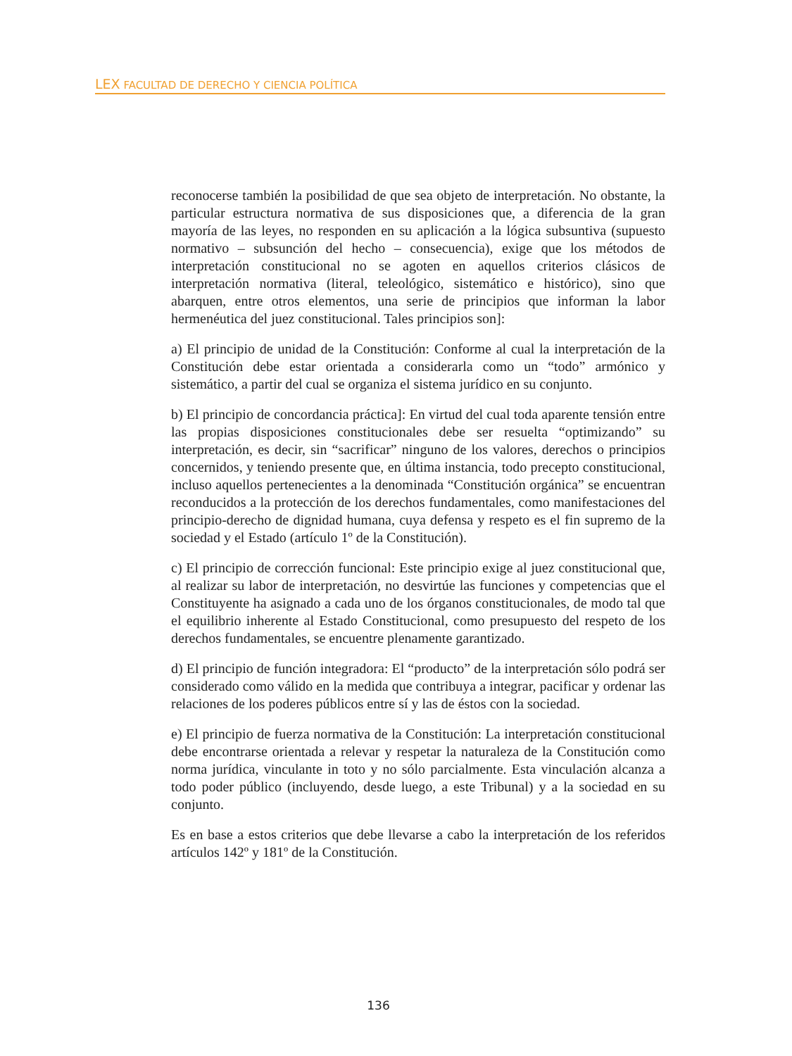LEX FACULTAD DE DERECHO Y CIENCIA POLÍTICA
reconocerse también la posibilidad de que sea objeto de interpretación. No obstante, la particular estructura normativa de sus disposiciones que, a diferencia de la gran mayoría de las leyes, no responden en su aplicación a la lógica subsuntiva (supuesto normativo – subsunción del hecho – consecuencia), exige que los métodos de interpretación constitucional no se agoten en aquellos criterios clásicos de interpretación normativa (literal, teleológico, sistemático e histórico), sino que abarquen, entre otros elementos, una serie de principios que informan la labor hermenéutica del juez constitucional. Tales principios son]:
a) El principio de unidad de la Constitución: Conforme al cual la interpretación de la Constitución debe estar orientada a considerarla como un “todo” armónico y sistemático, a partir del cual se organiza el sistema jurídico en su conjunto.
b) El principio de concordancia práctica]: En virtud del cual toda aparente tensión entre las propias disposiciones constitucionales debe ser resuelta “optimizando” su interpretación, es decir, sin “sacrificar” ninguno de los valores, derechos o principios concernidos, y teniendo presente que, en última instancia, todo precepto constitucional, incluso aquellos pertenecientes a la denominada “Constitución orgánica” se encuentran reconducidos a la protección de los derechos fundamentales, como manifestaciones del principio-derecho de dignidad humana, cuya defensa y respeto es el fin supremo de la sociedad y el Estado (artículo 1º de la Constitución).
c) El principio de corrección funcional: Este principio exige al juez constitucional que, al realizar su labor de interpretación, no desvirtúe las funciones y competencias que el Constituyente ha asignado a cada uno de los órganos constitucionales, de modo tal que el equilibrio inherente al Estado Constitucional, como presupuesto del respeto de los derechos fundamentales, se encuentre plenamente garantizado.
d) El principio de función integradora: El “producto” de la interpretación sólo podrá ser considerado como válido en la medida que contribuya a integrar, pacificar y ordenar las relaciones de los poderes públicos entre sí y las de éstos con la sociedad.
e) El principio de fuerza normativa de la Constitución: La interpretación constitucional debe encontrarse orientada a relevar y respetar la naturaleza de la Constitución como norma jurídica, vinculante in toto y no sólo parcialmente. Esta vinculación alcanza a todo poder público (incluyendo, desde luego, a este Tribunal) y a la sociedad en su conjunto.
Es en base a estos criterios que debe llevarse a cabo la interpretación de los referidos artículos 142º y 181º de la Constitución.
136